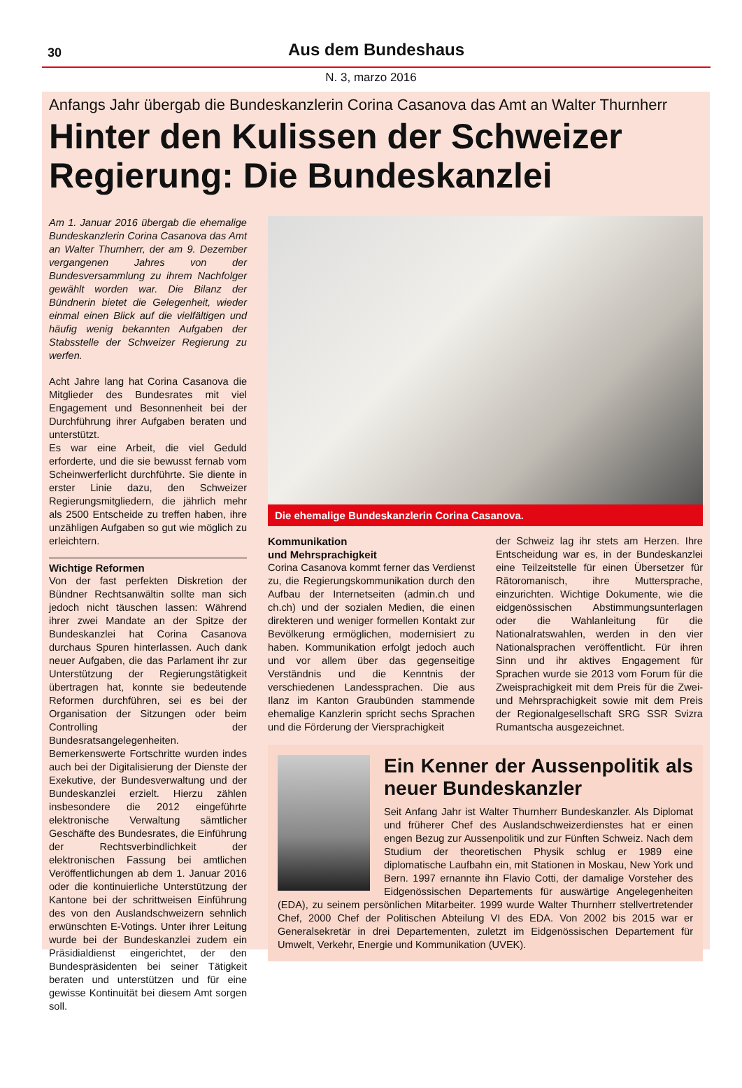30
Aus dem Bundeshaus
N. 3, marzo 2016
Anfangs Jahr übergab die Bundeskanzlerin Corina Casanova das Amt an Walter Thurnherr
Hinter den Kulissen der Schweizer Regierung: Die Bundeskanzlei
Am 1. Januar 2016 übergab die ehemalige Bundeskanzlerin Corina Casanova das Amt an Walter Thurnherr, der am 9. Dezember vergangenen Jahres von der Bundesversammlung zu ihrem Nachfolger gewählt worden war. Die Bilanz der Bündnerin bietet die Gelegenheit, wieder einmal einen Blick auf die vielfältigen und häufig wenig bekannten Aufgaben der Stabsstelle der Schweizer Regierung zu werfen.
Acht Jahre lang hat Corina Casanova die Mitglieder des Bundesrates mit viel Engagement und Besonnenheit bei der Durchführung ihrer Aufgaben beraten und unterstützt.
Es war eine Arbeit, die viel Geduld erforderte, und die sie bewusst fernab vom Scheinwerferlicht durchführte. Sie diente in erster Linie dazu, den Schweizer Regierungsmitgliedern, die jährlich mehr als 2500 Entscheide zu treffen haben, ihre unzähligen Aufgaben so gut wie möglich zu erleichtern.
Wichtige Reformen
Von der fast perfekten Diskretion der Bündner Rechtsanwältin sollte man sich jedoch nicht täuschen lassen: Während ihrer zwei Mandate an der Spitze der Bundeskanzlei hat Corina Casanova durchaus Spuren hinterlassen. Auch dank neuer Aufgaben, die das Parlament ihr zur Unterstützung der Regierungstätigkeit übertragen hat, konnte sie bedeutende Reformen durchführen, sei es bei der Organisation der Sitzungen oder beim Controlling der Bundesratsangelegenheiten. Bemerkenswerte Fortschritte wurden indes auch bei der Digitalisierung der Dienste der Exekutive, der Bundesverwaltung und der Bundeskanzlei erzielt. Hierzu zählen insbesondere die 2012 eingeführte elektronische Verwaltung sämtlicher Geschäfte des Bundesrates, die Einführung der Rechtsverbindlichkeit der elektronischen Fassung bei amtlichen Veröffentlichungen ab dem 1. Januar 2016 oder die kontinuierliche Unterstützung der Kantone bei der schrittweisen Einführung des von den Auslandschweizern sehnlich erwünschten E-Votings. Unter ihrer Leitung wurde bei der Bundeskanzlei zudem ein Präsidialdienst eingerichtet, der den Bundespräsidenten bei seiner Tätigkeit beraten und unterstützen und für eine gewisse Kontinuität bei diesem Amt sorgen soll.
Die ehemalige Bundeskanzlerin Corina Casanova.
Kommunikation
und Mehrsprachigkeit
Corina Casanova kommt ferner das Verdienst zu, die Regierungskommunikation durch den Aufbau der Internetseiten (admin.ch und ch.ch) und der sozialen Medien, die einen direkteren und weniger formellen Kontakt zur Bevölkerung ermöglichen, modernisiert zu haben. Kommunikation erfolgt jedoch auch und vor allem über das gegenseitige Verständnis und die Kenntnis der verschiedenen Landessprachen. Die aus Ilanz im Kanton Graubünden stammende ehemalige Kanzlerin spricht sechs Sprachen und die Förderung der Viersprachigkeit
der Schweiz lag ihr stets am Herzen. Ihre Entscheidung war es, in der Bundeskanzlei eine Teilzeitstelle für einen Übersetzer für Rätoromanisch, ihre Muttersprache, einzurichten. Wichtige Dokumente, wie die eidgenössischen Abstimmungsunterlagen oder die Wahlanleitung für die Nationalratswahlen, werden in den vier Nationalsprachen veröffentlicht. Für ihren Sinn und ihr aktives Engagement für Sprachen wurde sie 2013 vom Forum für die Zweisprachigkeit mit dem Preis für die Zwei- und Mehrsprachigkeit sowie mit dem Preis der Regionalgesellschaft SRG SSR Svizra Rumantscha ausgezeichnet.
Ein Kenner der Aussenpolitik als neuer Bundeskanzler
Seit Anfang Jahr ist Walter Thurnherr Bundeskanzler. Als Diplomat und früherer Chef des Auslandschweizerdienstes hat er einen engen Bezug zur Aussenpolitik und zur Fünften Schweiz. Nach dem Studium der theoretischen Physik schlug er 1989 eine diplomatische Laufbahn ein, mit Stationen in Moskau, New York und Bern. 1997 ernannte ihn Flavio Cotti, der damalige Vorsteher des Eidgenössischen Departements für auswärtige Angelegenheiten (EDA), zu seinem persönlichen Mitarbeiter. 1999 wurde Walter Thurnherr stellvertretender Chef, 2000 Chef der Politischen Abteilung VI des EDA. Von 2002 bis 2015 war er Generalsekretär in drei Departementen, zuletzt im Eidgenössischen Departement für Umwelt, Verkehr, Energie und Kommunikation (UVEK).